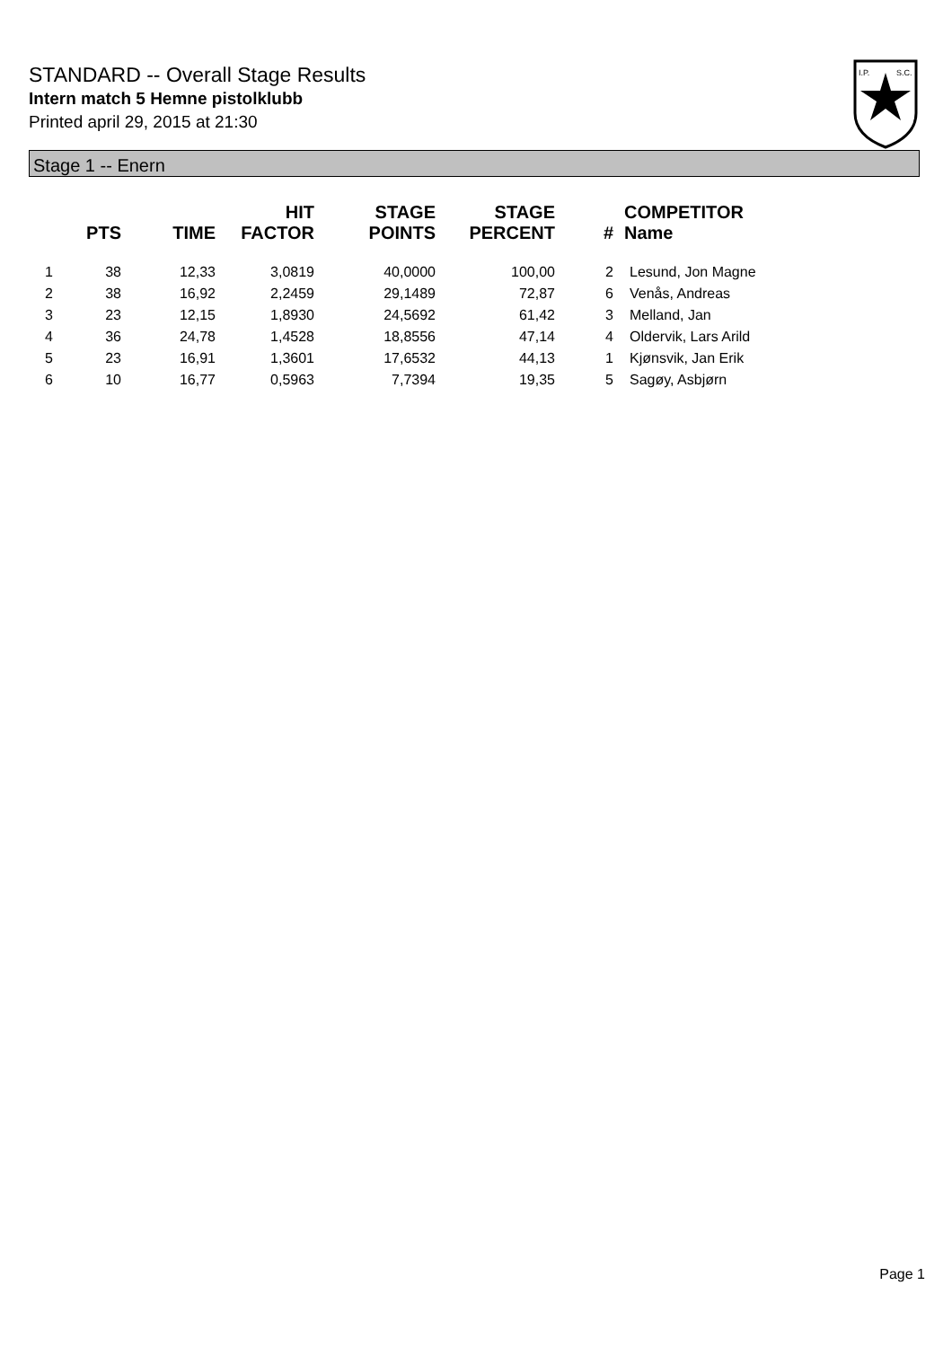STANDARD -- Overall Stage Results
Intern match 5 Hemne pistolklubb
Printed april 29, 2015 at 21:30
I.P.
S.C.
Stage 1 -- Enern
| | PTS | TIME | HIT FACTOR | STAGE POINTS | STAGE PERCENT | # | COMPETITOR Name |
| --- | --- | --- | --- | --- | --- | --- | --- |
| 1 | 38 | 12,33 | 3,0819 | 40,0000 | 100,00 | 2 | Lesund, Jon Magne |
| 2 | 38 | 16,92 | 2,2459 | 29,1489 | 72,87 | 6 | Venås, Andreas |
| 3 | 23 | 12,15 | 1,8930 | 24,5692 | 61,42 | 3 | Melland, Jan |
| 4 | 36 | 24,78 | 1,4528 | 18,8556 | 47,14 | 4 | Oldervik, Lars Arild |
| 5 | 23 | 16,91 | 1,3601 | 17,6532 | 44,13 | 1 | Kjønsvik, Jan Erik |
| 6 | 10 | 16,77 | 0,5963 | 7,7394 | 19,35 | 5 | Sagøy, Asbjørn |
Page 1